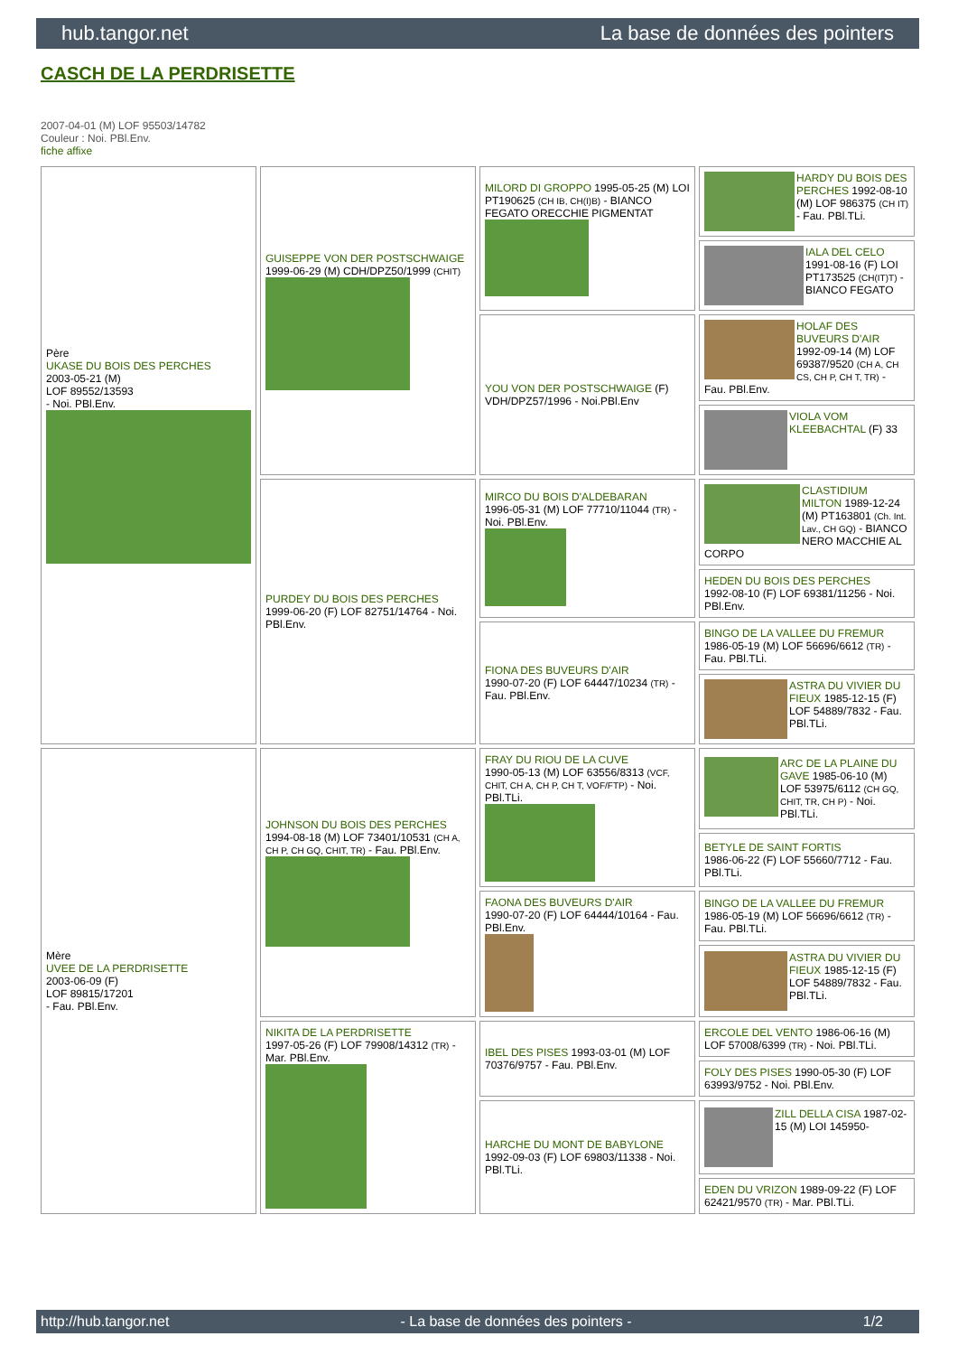hub.tangor.net La base de données des pointers
CASCH DE LA PERDRISETTE
2007-04-01 (M) LOF 95503/14782
Couleur : Noi. PBl.Env.
fiche affixe
| Père UKASE DU BOIS DES PERCHES 2003-05-21 (M) LOF 89552/13593 - Noi. PBl.Env. | GUISEPPE VON DER POSTSCHWAIGE 1999-06-29 (M) CDH/DPZ50/1999 (CHIT) | MILORD DI GROPPO 1995-05-25 (M) LOI PT190625 (CH IB, CH(I)B) - BIANCO FEGATO ORECCHIE PIGMENTAT | HARDY DU BOIS DES PERCHES 1992-08-10 (M) LOF 986375 (CH IT) - Fau. PBl.TLi. |
| | | | IALA DEL CELO 1991-08-16 (F) LOI PT173525 (CH(IT)T) - BIANCO FEGATO |
| | | YOU VON DER POSTSCHWAIGE (F) VDH/DPZ57/1996 - Noi.PBl.Env | HOLAF DES BUVEURS D'AIR 1992-09-14 (M) LOF 69387/9520 (CH A, CH CS, CH P, CH T, TR) - Fau. PBl.Env. |
| | | | VIOLA VOM KLEEBACHTAL (F) 33 |
| | PURDEY DU BOIS DES PERCHES 1999-06-20 (F) LOF 82751/14764 - Noi. PBl.Env. | MIRCO DU BOIS D'ALDEBARAN 1996-05-31 (M) LOF 77710/11044 (TR) - Noi. PBl.Env. | CLASTIDIUM MILTON 1989-12-24 (M) PT163801 (Ch. Int. Lav., CH GQ) - BIANCO NERO MACCHIE AL CORPO |
| | | | HEDEN DU BOIS DES PERCHES 1992-08-10 (F) LOF 69381/11256 - Noi. PBl.Env. |
| | | FIONA DES BUVEURS D'AIR 1990-07-20 (F) LOF 64447/10234 (TR) - Fau. PBl.Env. | BINGO DE LA VALLEE DU FREMUR 1986-05-19 (M) LOF 56696/6612 (TR) - Fau. PBl.TLi. |
| | | | ASTRA DU VIVIER DU FIEUX 1985-12-15 (F) LOF 54889/7832 - Fau. PBl.TLi. |
| Mère UVEE DE LA PERDRISETTE 2003-06-09 (F) LOF 89815/17201 - Fau. PBl.Env. | JOHNSON DU BOIS DES PERCHES 1994-08-18 (M) LOF 73401/10531 (CH A, CH P, CH GQ, CHIT, TR) - Fau. PBl.Env. | FRAY DU RIOU DE LA CUVE 1990-05-13 (M) LOF 63556/8313 (VCF, CHIT, CH A, CH P, CH T, VOF/FTP) - Noi. PBl.TLi. | ARC DE LA PLAINE DU GAVE 1985-06-10 (M) LOF 53975/6112 (CH GQ, CHIT, TR, CH P) - Noi. PBl.TLi. |
| | | | BETYLE DE SAINT FORTIS 1986-06-22 (F) LOF 55660/7712 - Fau. PBl.TLi. |
| | | FAONA DES BUVEURS D'AIR 1990-07-20 (F) LOF 64444/10164 - Fau. PBl.Env. | BINGO DE LA VALLEE DU FREMUR 1986-05-19 (M) LOF 56696/6612 (TR) - Fau. PBl.TLi. |
| | | | ASTRA DU VIVIER DU FIEUX 1985-12-15 (F) LOF 54889/7832 - Fau. PBl.TLi. |
| | NIKITA DE LA PERDRISETTE 1997-05-26 (F) LOF 79908/14312 (TR) - Mar. PBl.Env. | IBEL DES PISES 1993-03-01 (M) LOF 70376/9757 - Fau. PBl.Env. | ERCOLE DEL VENTO 1986-06-16 (M) LOF 57008/6399 (TR) - Noi. PBl.TLi. |
| | | | FOLY DES PISES 1990-05-30 (F) LOF 63993/9752 - Noi. PBl.Env. |
| | | HARCHE DU MONT DE BABYLONE 1992-09-03 (F) LOF 69803/11338 - Noi. PBl.TLi. | ZILL DELLA CISA 1987-02-15 (M) LOI 145950- |
| | | | EDEN DU VRIZON 1989-09-22 (F) LOF 62421/9570 (TR) - Mar. PBl.TLi. |
http://hub.tangor.net - La base de données des pointers - 1/2